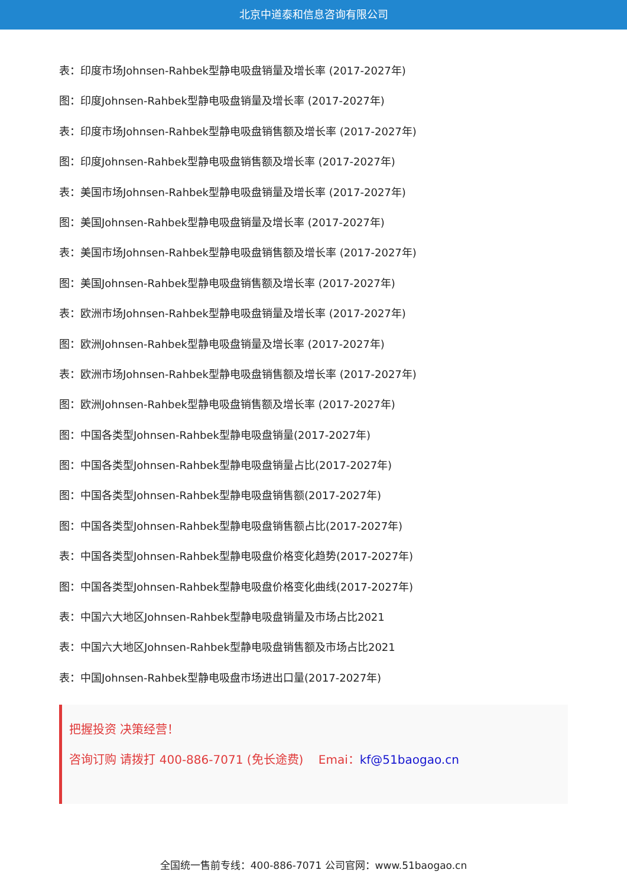北京中道泰和信息咨询有限公司
表：印度市场Johnsen-Rahbek型静电吸盘销量及增长率 (2017-2027年)
图：印度Johnsen-Rahbek型静电吸盘销量及增长率 (2017-2027年)
表：印度市场Johnsen-Rahbek型静电吸盘销售额及增长率 (2017-2027年)
图：印度Johnsen-Rahbek型静电吸盘销售额及增长率 (2017-2027年)
表：美国市场Johnsen-Rahbek型静电吸盘销量及增长率 (2017-2027年)
图：美国Johnsen-Rahbek型静电吸盘销量及增长率 (2017-2027年)
表：美国市场Johnsen-Rahbek型静电吸盘销售额及增长率 (2017-2027年)
图：美国Johnsen-Rahbek型静电吸盘销售额及增长率 (2017-2027年)
表：欧洲市场Johnsen-Rahbek型静电吸盘销量及增长率 (2017-2027年)
图：欧洲Johnsen-Rahbek型静电吸盘销量及增长率 (2017-2027年)
表：欧洲市场Johnsen-Rahbek型静电吸盘销售额及增长率 (2017-2027年)
图：欧洲Johnsen-Rahbek型静电吸盘销售额及增长率 (2017-2027年)
图：中国各类型Johnsen-Rahbek型静电吸盘销量(2017-2027年)
图：中国各类型Johnsen-Rahbek型静电吸盘销量占比(2017-2027年)
图：中国各类型Johnsen-Rahbek型静电吸盘销售额(2017-2027年)
图：中国各类型Johnsen-Rahbek型静电吸盘销售额占比(2017-2027年)
表：中国各类型Johnsen-Rahbek型静电吸盘价格变化趋势(2017-2027年)
图：中国各类型Johnsen-Rahbek型静电吸盘价格变化曲线(2017-2027年)
表：中国六大地区Johnsen-Rahbek型静电吸盘销量及市场占比2021
表：中国六大地区Johnsen-Rahbek型静电吸盘销售额及市场占比2021
表：中国Johnsen-Rahbek型静电吸盘市场进出口量(2017-2027年)
把握投资 决策经营！
咨询订购 请拨打 400-886-7071 (免长途费) Emai：kf@51baogao.cn
全国统一售前专线：400-886-7071 公司官网：www.51baogao.cn